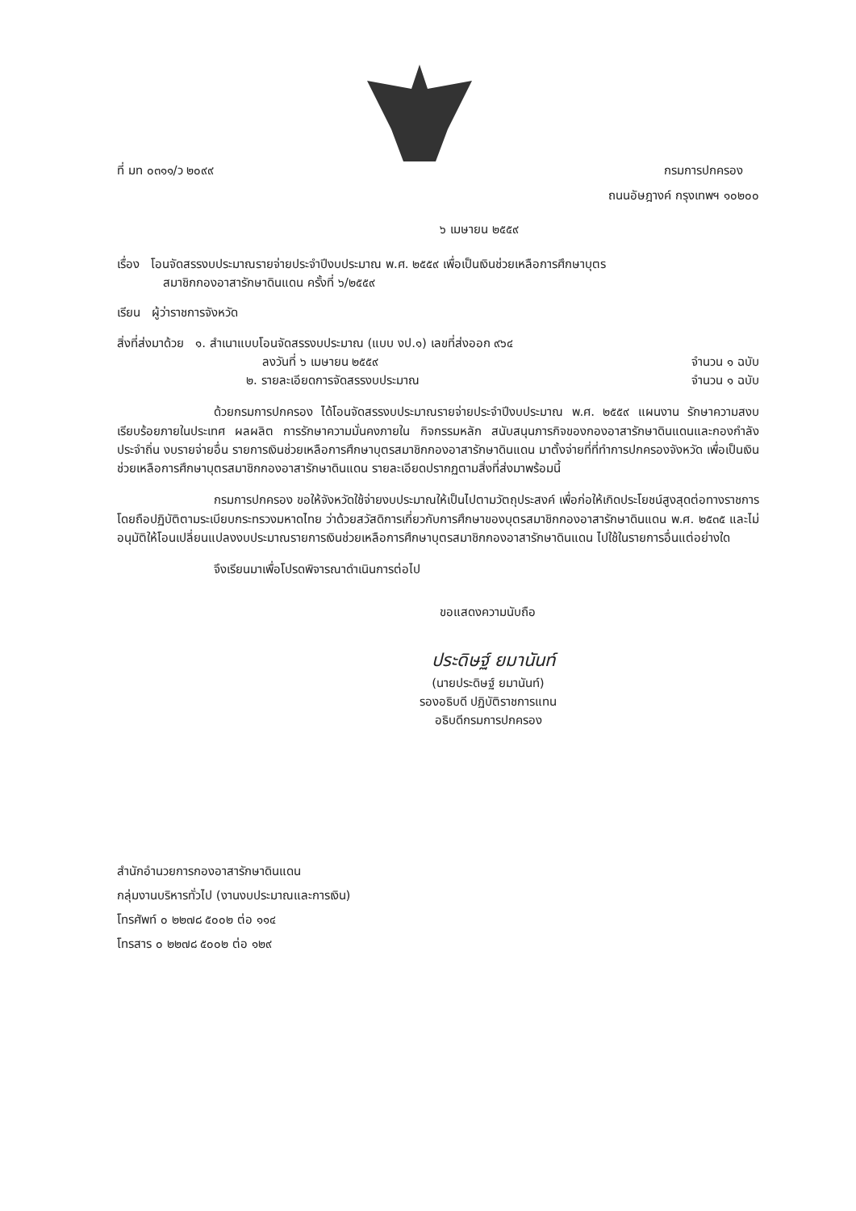ที่ มท ๐๓๑๑/ว ๒๐๙๙ กรมการปกครอง
ถนนอัษฎางค์ กรุงเทพฯ ๑๐๒๐๐
๖ เมษายน ๒๕๕๙
เรื่อง โอนจัดสรรงบประมาณรายจ่ายประจำปีงบประมาณ พ.ศ. ๒๕๕๙ เพื่อเป็นเงินช่วยเหลือการศึกษาบุตร
สมาชิกกองอาสารักษาดินแดน ครั้งที่ ๖/๒๕๕๙
เรียน ผู้ว่าราชการจังหวัด
สิ่งที่ส่งมาด้วย ๑. สำเนาแบบโอนจัดสรรงบประมาณ (แบบ งป.๑) เลขที่ส่งออก ๙๖๔
ลงวันที่ ๖ เมษายน ๒๕๕๙ จำนวน ๑ ฉบับ
๒. รายละเอียดการจัดสรรงบประมาณ จำนวน ๑ ฉบับ
ด้วยกรมการปกครอง ได้โอนจัดสรรงบประมาณรายจ่ายประจำปีงบประมาณ พ.ศ. ๒๕๕๙ แผนงาน รักษาความสงบเรียบร้อยภายในประเทศ ผลผลิต การรักษาความมั่นคงภายใน กิจกรรมหลัก สนับสนุนภารกิจของกองอาสารักษาดินแดนและกองกำลังประจำถิ่น งบรายจ่ายอื่น รายการเงินช่วยเหลือการศึกษาบุตรสมาชิกกองอาสารักษาดินแดน มาตั้งจ่ายที่ที่ทำการปกครองจังหวัด เพื่อเป็นเงินช่วยเหลือการศึกษาบุตรสมาชิกกองอาสารักษาดินแดน รายละเอียดปรากฏตามสิ่งที่ส่งมาพร้อมนี้
กรมการปกครอง ขอให้จังหวัดใช้จ่ายงบประมาณให้เป็นไปตามวัตถุประสงค์ เพื่อก่อให้เกิดประโยชน์สูงสุดต่อทางราชการ โดยถือปฏิบัติตามระเบียบกระทรวงมหาดไทย ว่าด้วยสวัสดิการเกี่ยวกับการศึกษาของบุตรสมาชิกกองอาสารักษาดินแดน พ.ศ. ๒๕๓๕ และไม่อนุมัติให้โอนเปลี่ยนแปลงงบประมาณรายการเงินช่วยเหลือการศึกษาบุตรสมาชิกกองอาสารักษาดินแดน ไปใช้ในรายการอื่นแต่อย่างใด
จึงเรียนมาเพื่อโปรดพิจารณาดำเนินการต่อไป
ขอแสดงความนับถือ
ประดิษฐ์ ยมานันท์
(นายประดิษฐ์ ยมานันท์)
รองอธิบดี ปฏิบัติราชการแทน
อธิบดีกรมการปกครอง
สำนักอำนวยการกองอาสารักษาดินแดน
กลุ่มงานบริหารทั่วไป (งานงบประมาณและการเงิน)
โทรศัพท์ ๐ ๒๒๗๘ ๕๐๐๒ ต่อ ๑๑๔
โทรสาร ๐ ๒๒๗๘ ๕๐๐๒ ต่อ ๑๒๙